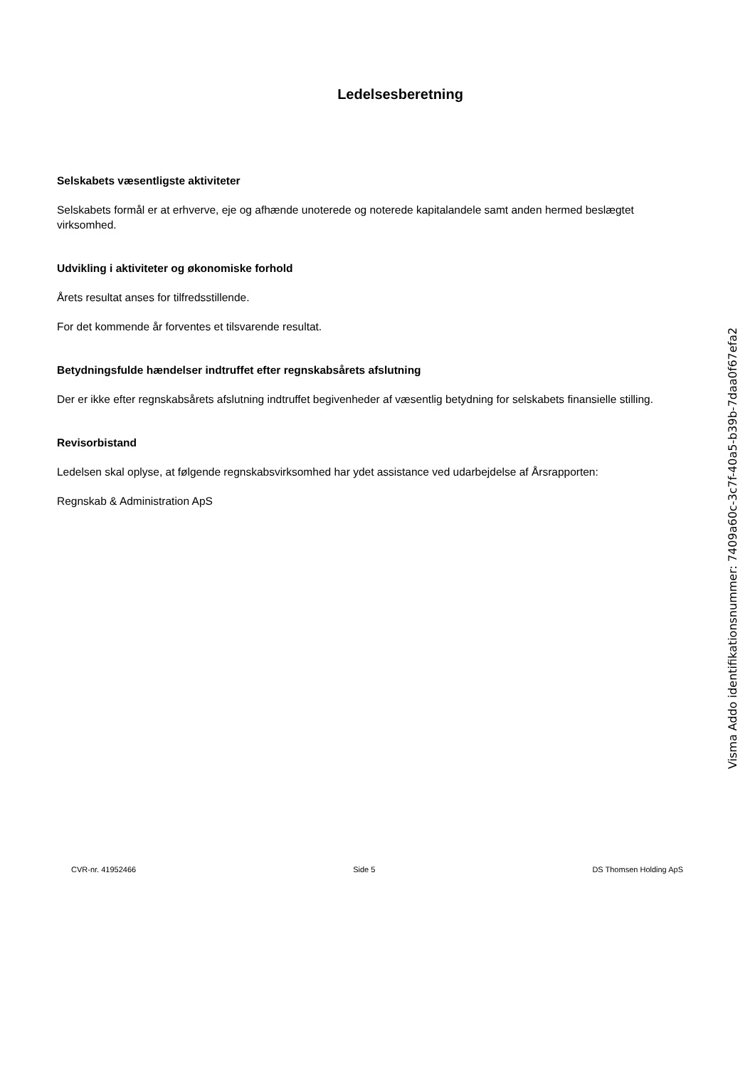Ledelsesberetning
Selskabets væsentligste aktiviteter
Selskabets formål er at erhverve, eje og afhænde unoterede og noterede kapitalandele samt anden hermed beslægtet virksomhed.
Udvikling i aktiviteter og økonomiske forhold
Årets resultat anses for tilfredsstillende.
For det kommende år forventes et tilsvarende resultat.
Betydningsfulde hændelser indtruffet efter regnskabsårets afslutning
Der er ikke efter regnskabsårets afslutning indtruffet begivenheder af væsentlig betydning for selskabets finansielle stilling.
Revisorbistand
Ledelsen skal oplyse, at følgende regnskabsvirksomhed har ydet assistance ved udarbejdelse af Årsrapporten:
Regnskab & Administration ApS
Visma Addo identifikationsnummer: 7409a60c-3c7f-40a5-b39b-7daa0f67efa2
CVR-nr. 41952466 Side 5 DS Thomsen Holding ApS